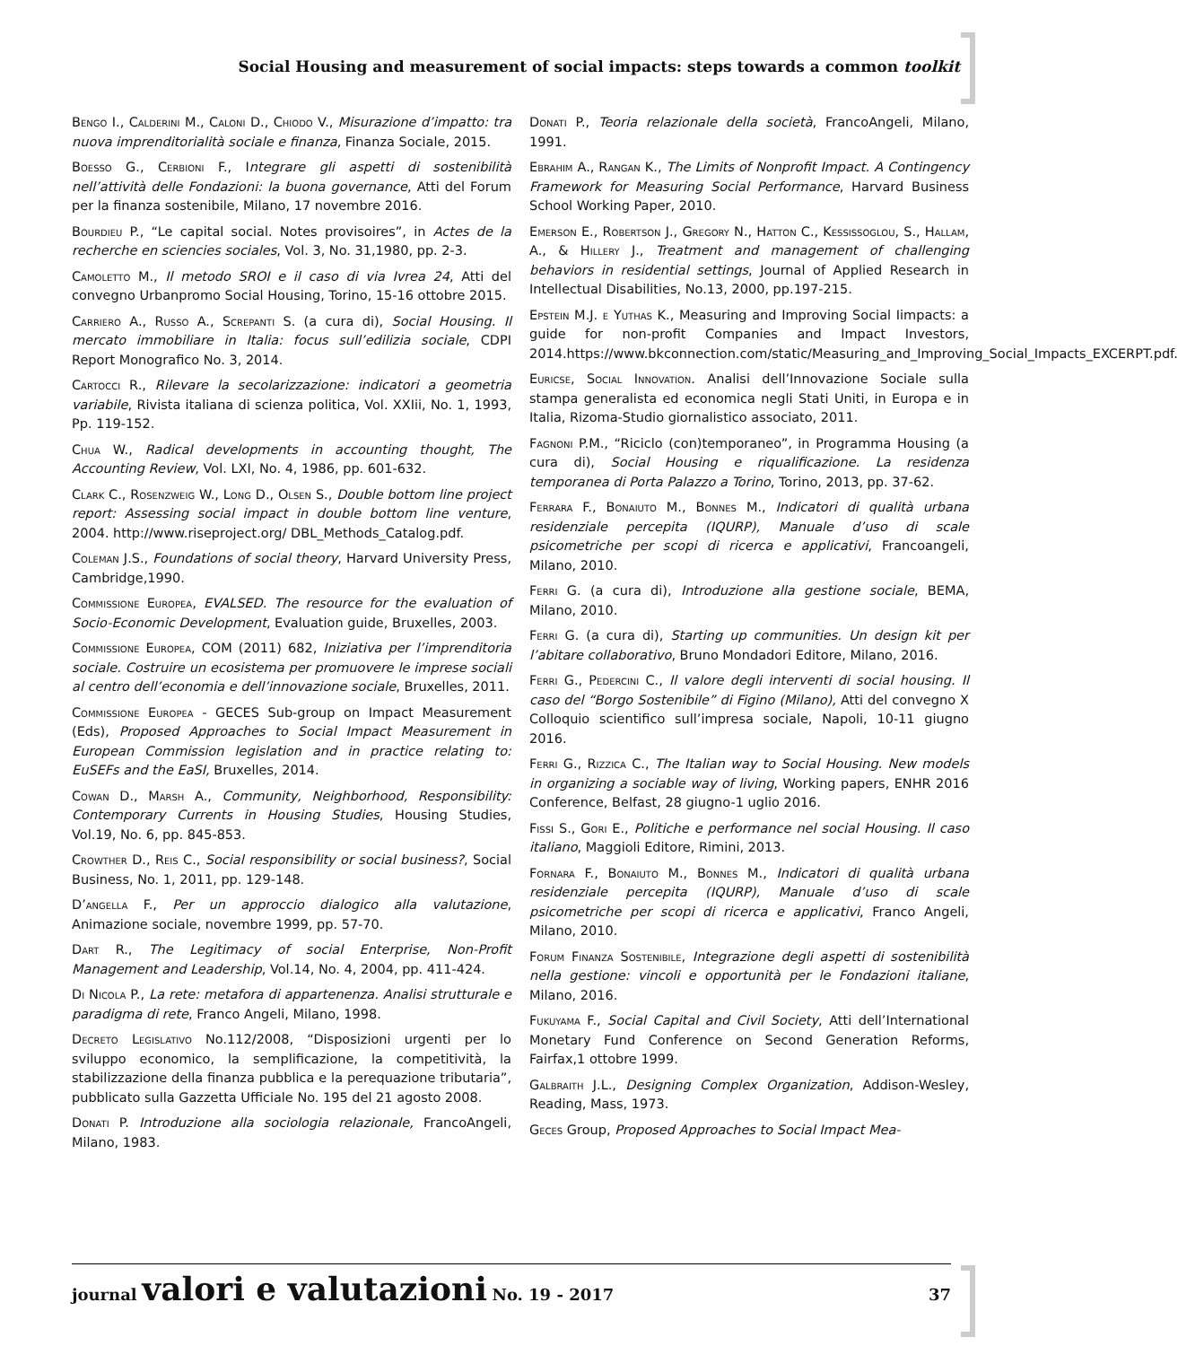Social Housing and measurement of social impacts: steps towards a common toolkit
Bengo I., Calderini M., Caloni D., Chiodo V., Misurazione d’impatto: tra nuova imprenditorialità sociale e finanza, Finanza Sociale, 2015.
Boesso G., Cerbioni F., Integrare gli aspetti di sostenibilità nell’attività delle Fondazioni: la buona governance, Atti del Forum per la finanza sostenibile, Milano, 17 novembre 2016.
Bourdieu P., “Le capital social. Notes provisoires”, in Actes de la recherche en sciencies sociales, Vol. 3, No. 31,1980, pp. 2-3.
Camoletto M., Il metodo SROI e il caso di via Ivrea 24, Atti del convegno Urbanpromo Social Housing, Torino, 15-16 ottobre 2015.
Carriero A., Russo A., Screpanti S. (a cura di), Social Housing. Il mercato immobiliare in Italia: focus sull’edilizia sociale, CDPI Report Monografico No. 3, 2014.
Cartocci R., Rilevare la secolarizzazione: indicatori a geometria variabile, Rivista italiana di scienza politica, Vol. XXIii, No. 1, 1993, Pp. 119-152.
Chua W., Radical developments in accounting thought, The Accounting Review, Vol. LXI, No. 4, 1986, pp. 601-632.
Clark C., Rosenzweig W., Long D., Olsen S., Double bottom line project report: Assessing social impact in double bottom line venture, 2004. http://www.riseproject.org/ DBL_Methods_Catalog.pdf.
Coleman J.S., Foundations of social theory, Harvard University Press, Cambridge,1990.
Commissione Europea, EVALSED. The resource for the evaluation of Socio-Economic Development, Evaluation guide, Bruxelles, 2003.
Commissione Europea, COM (2011) 682, Iniziativa per l’imprenditoria sociale. Costruire un ecosistema per promuovere le imprese sociali al centro dell’economia e dell’innovazione sociale, Bruxelles, 2011.
Commissione Europea - GECES Sub-group on Impact Measurement (Eds), Proposed Approaches to Social Impact Measurement in European Commission legislation and in practice relating to: EuSEFs and the EaSI, Bruxelles, 2014.
Cowan D., Marsh A., Community, Neighborhood, Responsibility: Contemporary Currents in Housing Studies, Housing Studies, Vol.19, No. 6, pp. 845-853.
Crowther D., Reis C., Social responsibility or social business?, Social Business, No. 1, 2011, pp. 129-148.
D’angella F., Per un approccio dialogico alla valutazione, Animazione sociale, novembre 1999, pp. 57-70.
Dart R., The Legitimacy of social Enterprise, Non-Profit Management and Leadership, Vol.14, No. 4, 2004, pp. 411-424.
Di Nicola P., La rete: metafora di appartenenza. Analisi strutturale e paradigma di rete, Franco Angeli, Milano, 1998.
Decreto Legislativo No.112/2008, “Disposizioni urgenti per lo sviluppo economico, la semplificazione, la competitività, la stabilizzazione della finanza pubblica e la perequazione tributaria”, pubblicato sulla Gazzetta Ufficiale No. 195 del 21 agosto 2008.
Donati P. Introduzione alla sociologia relazionale, FrancoAngeli, Milano, 1983.
Donati P., Teoria relazionale della società, FrancoAngeli, Milano, 1991.
Ebrahim A., Rangan K., The Limits of Nonprofit Impact. A Contingency Framework for Measuring Social Performance, Harvard Business School Working Paper, 2010.
Emerson E., Robertson J., Gregory N., Hatton C., Kessissoglou, S., Hallam, A., & Hillery J., Treatment and management of challenging behaviors in residential settings, Journal of Applied Research in Intellectual Disabilities, No.13, 2000, pp.197-215.
Epstein M.J. e Yuthas K., Measuring and Improving Social Iimpacts: a guide for non-profit Companies and Impact Investors, 2014.https://www.bkconnection.com/static/Measuring_and_Improving_Social_Impacts_EXCERPT.pdf.
Euricse, Social Innovation. Analisi dell’Innovazione Sociale sulla stampa generalista ed economica negli Stati Uniti, in Europa e in Italia, Rizoma-Studio giornalistico associato, 2011.
Fagnoni P.M., “Riciclo (con)temporaneo”, in Programma Housing (a cura di), Social Housing e riqualificazione. La residenza temporanea di Porta Palazzo a Torino, Torino, 2013, pp. 37-62.
Ferrara F., Bonaiuto M., Bonnes M., Indicatori di qualità urbana residenziale percepita (IQURP), Manuale d’uso di scale psicometriche per scopi di ricerca e applicativi, Francoangeli, Milano, 2010.
Ferri G. (a cura di), Introduzione alla gestione sociale, BEMA, Milano, 2010.
Ferri G. (a cura di), Starting up communities. Un design kit per l’abitare collaborativo, Bruno Mondadori Editore, Milano, 2016.
Ferri G., Pedercini C., Il valore degli interventi di social housing. Il caso del “Borgo Sostenibile” di Figino (Milano), Atti del convegno X Colloquio scientifico sull’impresa sociale, Napoli, 10-11 giugno 2016.
Ferri G., Rizzica C., The Italian way to Social Housing. New models in organizing a sociable way of living, Working papers, ENHR 2016 Conference, Belfast, 28 giugno-1 uglio 2016.
Fissi S., Gori E., Politiche e performance nel social Housing. Il caso italiano, Maggioli Editore, Rimini, 2013.
Fornara F., Bonaiuto M., Bonnes M., Indicatori di qualità urbana residenziale percepita (IQURP), Manuale d’uso di scale psicometriche per scopi di ricerca e applicativi, Franco Angeli, Milano, 2010.
Forum Finanza Sostenibile, Integrazione degli aspetti di sostenibilità nella gestione: vincoli e opportunità per le Fondazioni italiane, Milano, 2016.
Fukuyama F., Social Capital and Civil Society, Atti dell’International Monetary Fund Conference on Second Generation Reforms, Fairfax,1 ottobre 1999.
Galbraith J.L., Designing Complex Organization, Addison-Wesley, Reading, Mass, 1973.
Geces Group, Proposed Approaches to Social Impact Mea-
journal valori e valutazioni No. 19 - 2017 37